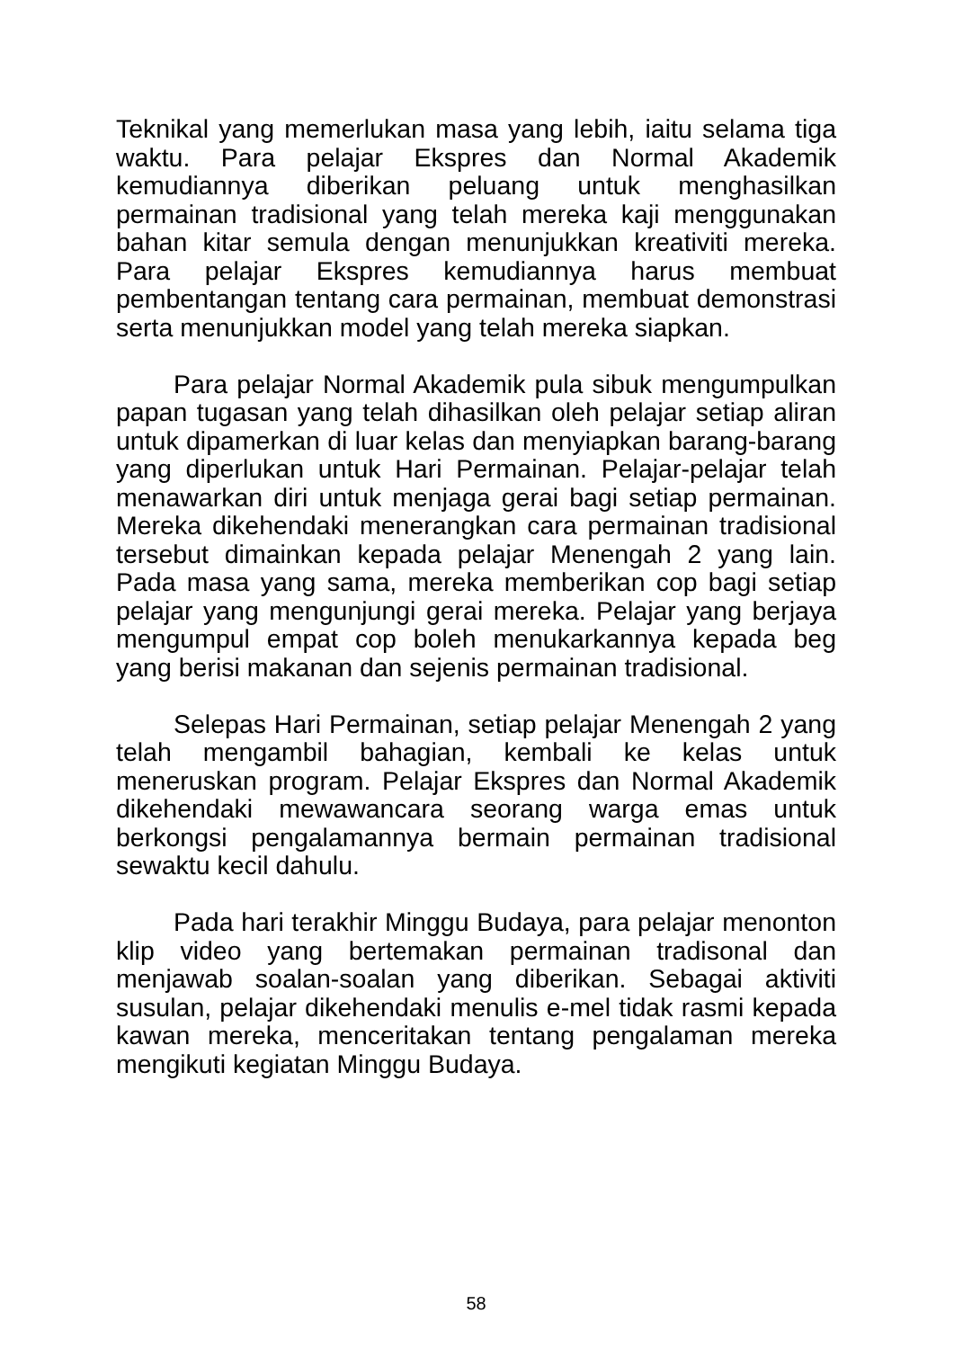Teknikal yang memerlukan masa yang lebih, iaitu selama tiga waktu. Para pelajar Ekspres dan Normal Akademik kemudiannya diberikan peluang untuk menghasilkan permainan tradisional yang telah mereka kaji menggunakan bahan kitar semula dengan menunjukkan kreativiti mereka. Para pelajar Ekspres kemudiannya harus membuat pembentangan tentang cara permainan, membuat demonstrasi serta menunjukkan model yang telah mereka siapkan.
Para pelajar Normal Akademik pula sibuk mengumpulkan papan tugasan yang telah dihasilkan oleh pelajar setiap aliran untuk dipamerkan di luar kelas dan menyiapkan barang-barang yang diperlukan untuk Hari Permainan. Pelajar-pelajar telah menawarkan diri untuk menjaga gerai bagi setiap permainan. Mereka dikehendaki menerangkan cara permainan tradisional tersebut dimainkan kepada pelajar Menengah 2 yang lain. Pada masa yang sama, mereka memberikan cop bagi setiap pelajar yang mengunjungi gerai mereka. Pelajar yang berjaya mengumpul empat cop boleh menukarkannya kepada beg yang berisi makanan dan sejenis permainan tradisional.
Selepas Hari Permainan, setiap pelajar Menengah 2 yang telah mengambil bahagian, kembali ke kelas untuk meneruskan program. Pelajar Ekspres dan Normal Akademik dikehendaki mewawancara seorang warga emas untuk berkongsi pengalamannya bermain permainan tradisional sewaktu kecil dahulu.
Pada hari terakhir Minggu Budaya, para pelajar menonton klip video yang bertemakan permainan tradisonal dan menjawab soalan-soalan yang diberikan. Sebagai aktiviti susulan, pelajar dikehendaki menulis e-mel tidak rasmi kepada kawan mereka, menceritakan tentang pengalaman mereka mengikuti kegiatan Minggu Budaya.
58